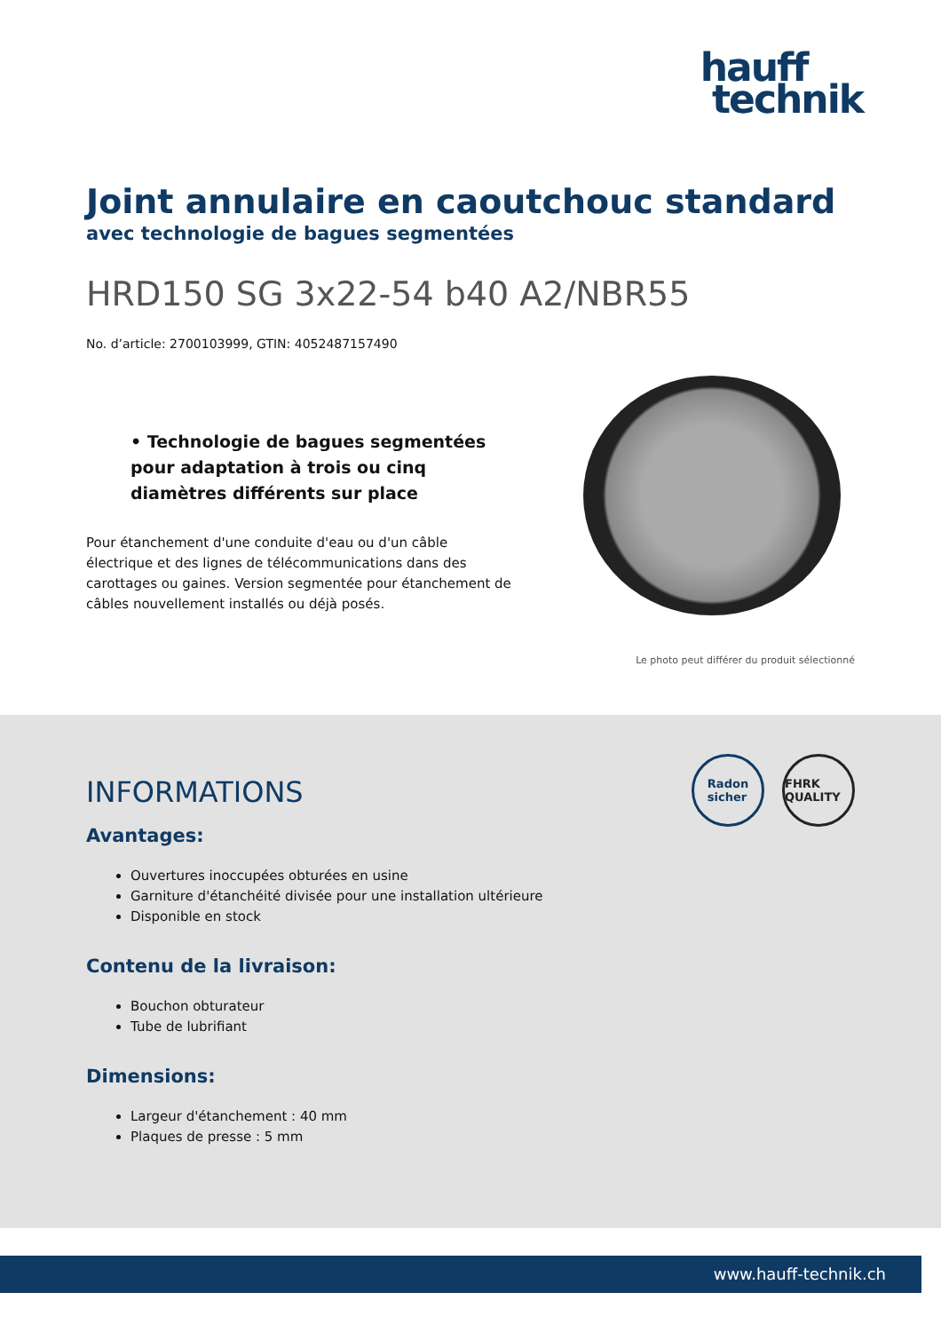hauff
technik
Joint annulaire en caoutchouc standard
avec technologie de bagues segmentées
HRD150 SG 3x22-54 b40 A2/NBR55
No. d’article: 2700103999, GTIN: 4052487157490
• Technologie de bagues segmentées pour adaptation à trois ou cinq diamètres différents sur place
Pour étanchement d'une conduite d'eau ou d'un câble électrique et des lignes de télécommunications dans des carottages ou gaines. Version segmentée pour étanchement de câbles nouvellement installés ou déjà posés.
Le photo peut différer du produit sélectionné
Radon
sicher
FHRK QUALITY
INFORMATIONS
Avantages:
Ouvertures inoccupées obturées en usine
Garniture d'étanchéité divisée pour une installation ultérieure
Disponible en stock
Contenu de la livraison:
Bouchon obturateur
Tube de lubrifiant
Dimensions:
Largeur d'étanchement : 40 mm
Plaques de presse : 5 mm
www.hauff-technik.ch